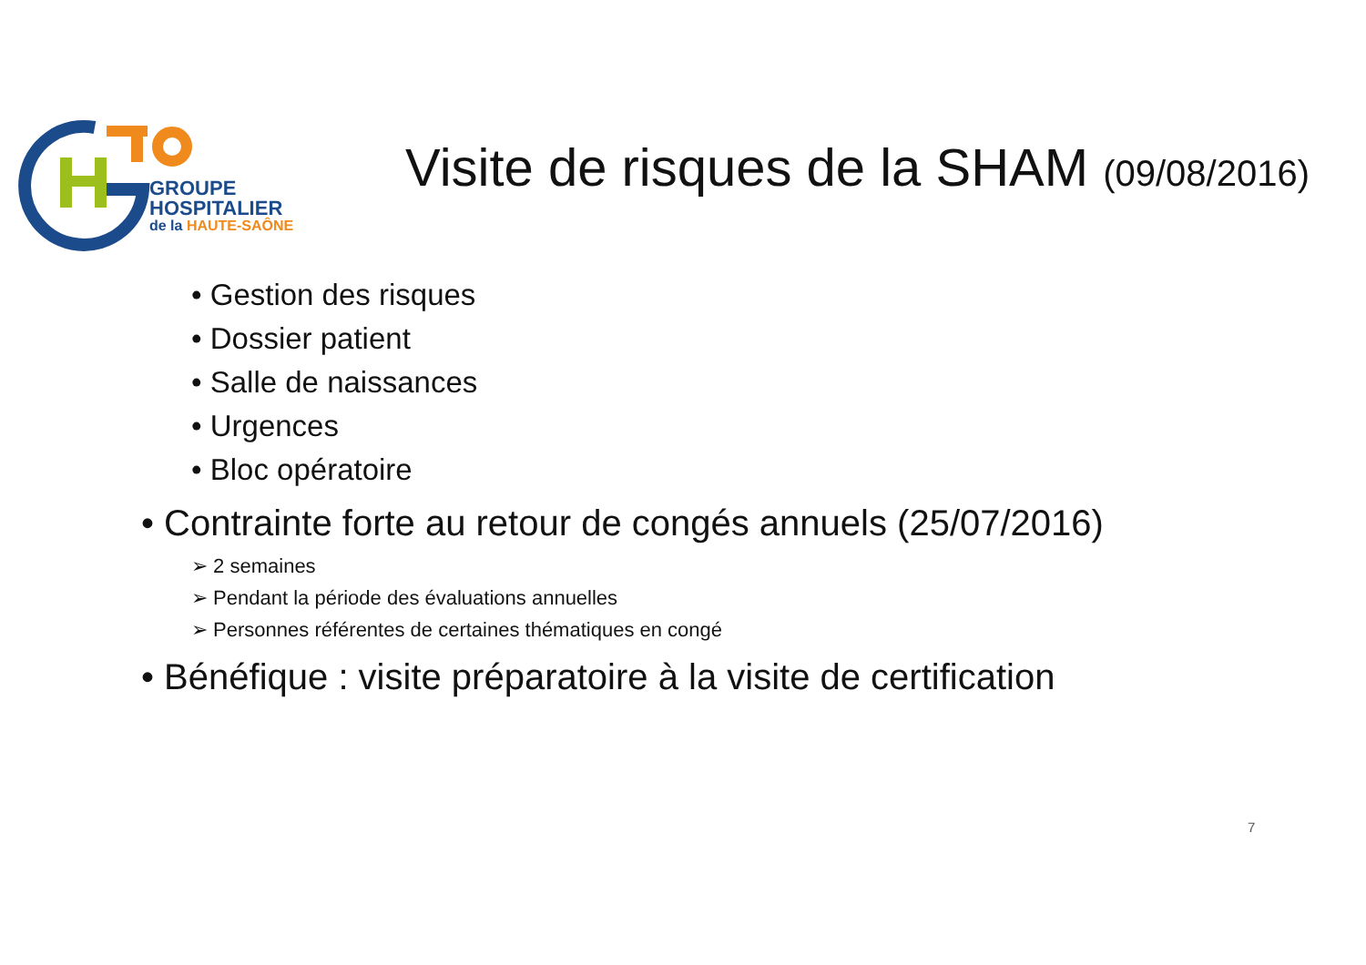GROUPE
HOSPITALIER
de la HAUTE-SAÔNE
Visite de risques de la SHAM (09/08/2016)
• Gestion des risques
• Dossier patient
• Salle de naissances
• Urgences
• Bloc opératoire
• Contrainte forte au retour de congés annuels (25/07/2016)
➢ 2 semaines
➢ Pendant la période des évaluations annuelles
➢ Personnes référentes de certaines thématiques en congé
• Bénéfique : visite préparatoire à la visite de certification
7